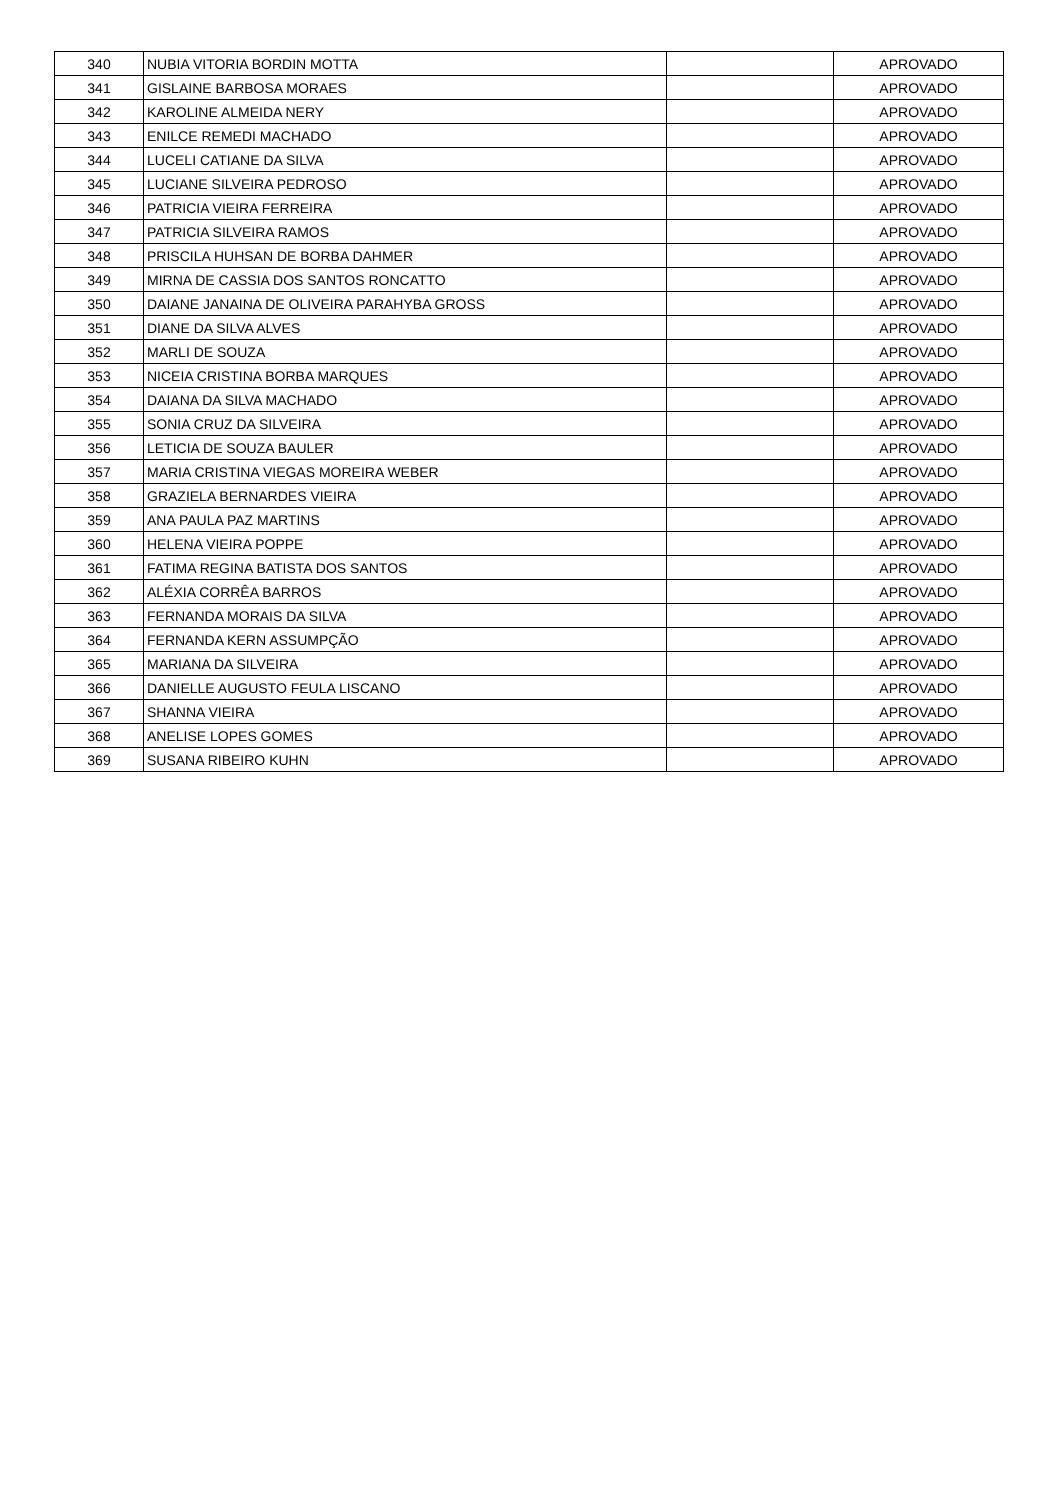| 340 | NUBIA VITORIA BORDIN MOTTA | | APROVADO |
| 341 | GISLAINE BARBOSA MORAES | | APROVADO |
| 342 | KAROLINE ALMEIDA NERY | | APROVADO |
| 343 | ENILCE REMEDI MACHADO | | APROVADO |
| 344 | LUCELI CATIANE DA SILVA | | APROVADO |
| 345 | LUCIANE SILVEIRA PEDROSO | | APROVADO |
| 346 | PATRICIA VIEIRA FERREIRA | | APROVADO |
| 347 | PATRICIA SILVEIRA RAMOS | | APROVADO |
| 348 | PRISCILA HUHSAN DE BORBA DAHMER | | APROVADO |
| 349 | MIRNA DE CASSIA DOS SANTOS RONCATTO | | APROVADO |
| 350 | DAIANE JANAINA DE OLIVEIRA PARAHYBA GROSS | | APROVADO |
| 351 | DIANE DA SILVA ALVES | | APROVADO |
| 352 | MARLI DE SOUZA | | APROVADO |
| 353 | NICEIA CRISTINA BORBA MARQUES | | APROVADO |
| 354 | DAIANA DA SILVA MACHADO | | APROVADO |
| 355 | SONIA CRUZ DA SILVEIRA | | APROVADO |
| 356 | LETICIA DE SOUZA BAULER | | APROVADO |
| 357 | MARIA CRISTINA VIEGAS MOREIRA WEBER | | APROVADO |
| 358 | GRAZIELA BERNARDES VIEIRA | | APROVADO |
| 359 | ANA PAULA PAZ MARTINS | | APROVADO |
| 360 | HELENA VIEIRA POPPE | | APROVADO |
| 361 | FATIMA REGINA BATISTA DOS SANTOS | | APROVADO |
| 362 | ALÉXIA CORRÊA BARROS | | APROVADO |
| 363 | FERNANDA MORAIS DA SILVA | | APROVADO |
| 364 | FERNANDA KERN ASSUMPÇÃO | | APROVADO |
| 365 | MARIANA DA SILVEIRA | | APROVADO |
| 366 | DANIELLE AUGUSTO FEULA LISCANO | | APROVADO |
| 367 | SHANNA VIEIRA | | APROVADO |
| 368 | ANELISE LOPES GOMES | | APROVADO |
| 369 | SUSANA RIBEIRO KUHN | | APROVADO |